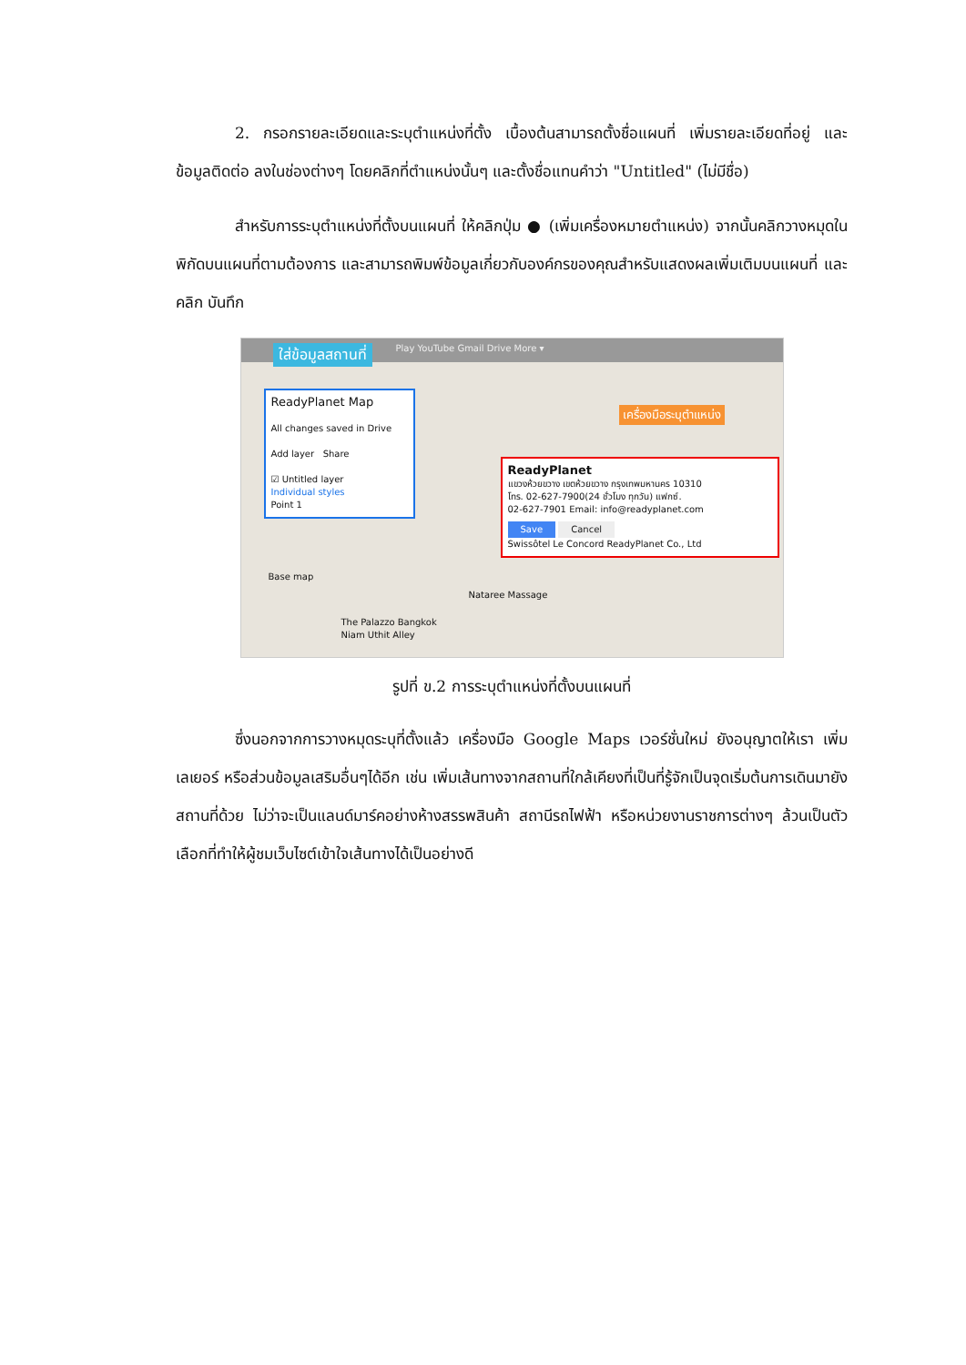2. กรอกรายละเอียดและระบุตำแหน่งที่ตั้ง เบื้องต้นสามารถตั้งชื่อแผนที่ เพิ่มรายละเอียดที่อยู่ และข้อมูลติดต่อ ลงในช่องต่างๆ โดยคลิกที่ตำแหน่งนั้นๆ และตั้งชื่อแทนคำว่า "Untitled" (ไม่มีชื่อ)
สำหรับการระบุตำแหน่งที่ตั้งบนแผนที่ ให้คลิกปุ่ม ● (เพิ่มเครื่องหมายตำแหน่ง) จากนั้นคลิกวางหมุดในพิกัดบนแผนที่ตามต้องการ และสามารถพิมพ์ข้อมูลเกี่ยวกับองค์กรของคุณสำหรับแสดงผลเพิ่มเติมบนแผนที่ และคลิก บันทึก
Play YouTube Gmail Drive More ▾
ใส่ข้อมูลสถานที่
ReadyPlanet Map
All changes saved in Drive
Add layer Share
☑ Untitled layer
Individual styles
Point 1
Base map
เครื่องมือระบุตำแหน่ง
ReadyPlanet
แขวงห้วยขวาง เขตห้วยขวาง กรุงเทพมหานคร 10310
โทร. 02-627-7900(24 ชั่วโมง ทุกวัน) แฟกซ์.
02-627-7901 Email: info@readyplanet.com
Save Cancel
Swissôtel Le Concord ReadyPlanet Co., Ltd
The Palazzo Bangkok
Niam Uthit Alley
Nataree Massage
รูปที่ ข.2 การระบุตำแหน่งที่ตั้งบนแผนที่
ซึ่งนอกจากการวางหมุดระบุที่ตั้งแล้ว เครื่องมือ Google Maps เวอร์ชั่นใหม่ ยังอนุญาตให้เรา เพิ่มเลเยอร์ หรือส่วนข้อมูลเสริมอื่นๆได้อีก เช่น เพิ่มเส้นทางจากสถานที่ใกล้เคียงที่เป็นที่รู้จักเป็นจุดเริ่มต้นการเดินมายังสถานที่ด้วย ไม่ว่าจะเป็นแลนด์มาร์คอย่างห้างสรรพสินค้า สถานีรถไฟฟ้า หรือหน่วยงานราชการต่างๆ ล้วนเป็นตัวเลือกที่ทำให้ผู้ชมเว็บไซต์เข้าใจเส้นทางได้เป็นอย่างดี